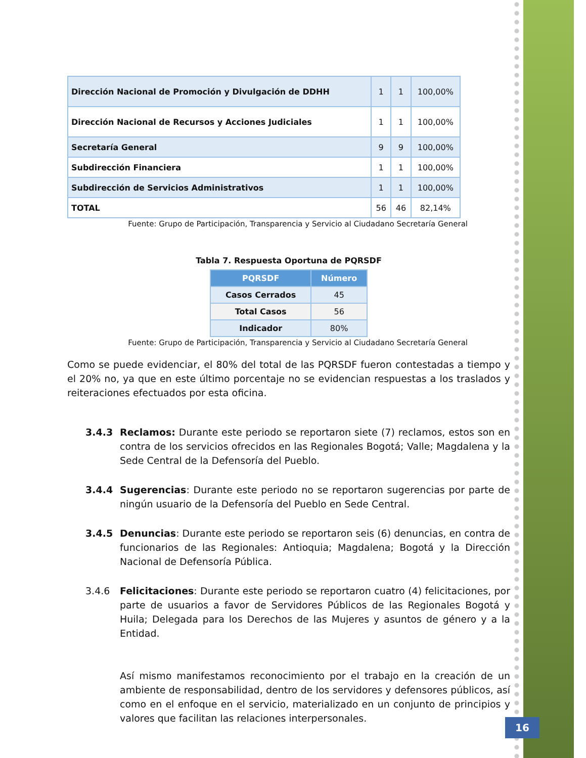| Dirección Nacional de Promoción y Divulgación de DDHH | 1 | 1 | 100,00% |
| Dirección Nacional de Recursos y Acciones Judiciales | 1 | 1 | 100,00% |
| Secretaría General | 9 | 9 | 100,00% |
| Subdirección Financiera | 1 | 1 | 100,00% |
| Subdirección de Servicios Administrativos | 1 | 1 | 100,00% |
| TOTAL | 56 | 46 | 82,14% |
Fuente: Grupo de Participación, Transparencia y Servicio al Ciudadano Secretaría General
Tabla 7. Respuesta Oportuna de PQRSDF
| PQRSDF | Número |
| --- | --- |
| Casos Cerrados | 45 |
| Total Casos | 56 |
| Indicador | 80% |
Fuente: Grupo de Participación, Transparencia y Servicio al Ciudadano Secretaría General
Como se puede evidenciar, el 80% del total de las PQRSDF fueron contestadas a tiempo y el 20% no, ya que en este último porcentaje no se evidencian respuestas a los traslados y reiteraciones efectuados por esta oficina.
3.4.3 Reclamos: Durante este periodo se reportaron siete (7) reclamos, estos son en contra de los servicios ofrecidos en las Regionales Bogotá; Valle; Magdalena y la Sede Central de la Defensoría del Pueblo.
3.4.4 Sugerencias: Durante este periodo no se reportaron sugerencias por parte de ningún usuario de la Defensoría del Pueblo en Sede Central.
3.4.5 Denuncias: Durante este periodo se reportaron seis (6) denuncias, en contra de funcionarios de las Regionales: Antioquia; Magdalena; Bogotá y la Dirección Nacional de Defensoría Pública.
3.4.6 Felicitaciones: Durante este periodo se reportaron cuatro (4) felicitaciones, por parte de usuarios a favor de Servidores Públicos de las Regionales Bogotá y Huila; Delegada para los Derechos de las Mujeres y asuntos de género y a la Entidad.
Así mismo manifestamos reconocimiento por el trabajo en la creación de un ambiente de responsabilidad, dentro de los servidores y defensores públicos, así como en el enfoque en el servicio, materializado en un conjunto de principios y valores que facilitan las relaciones interpersonales.
16